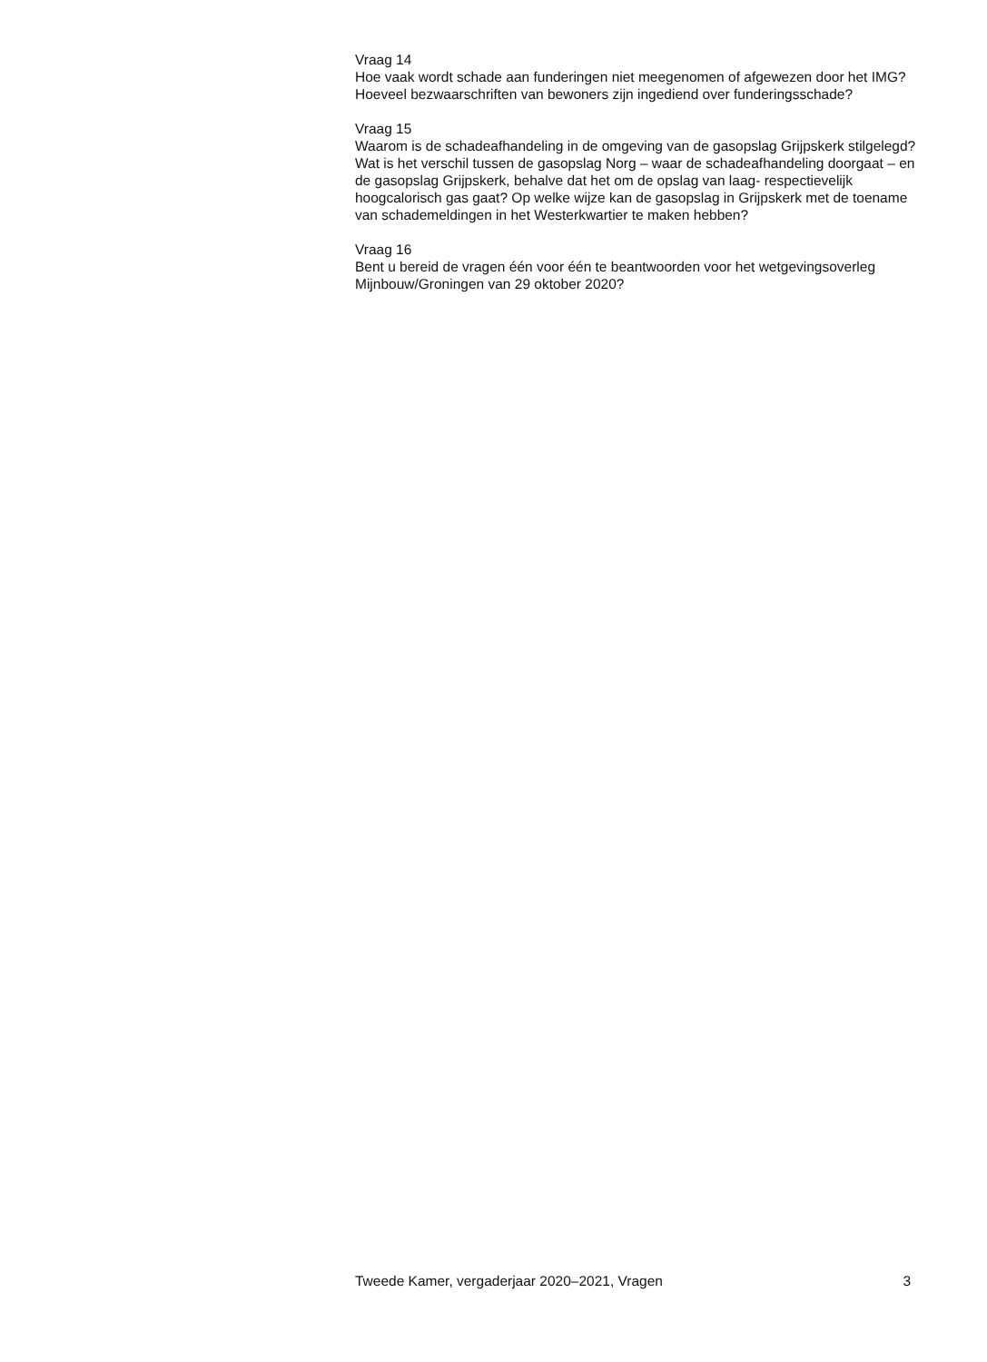Vraag 14
Hoe vaak wordt schade aan funderingen niet meegenomen of afgewezen door het IMG? Hoeveel bezwaarschriften van bewoners zijn ingediend over funderingsschade?
Vraag 15
Waarom is de schadeafhandeling in de omgeving van de gasopslag Grijpskerk stilgelegd? Wat is het verschil tussen de gasopslag Norg – waar de schadeafhandeling doorgaat – en de gasopslag Grijpskerk, behalve dat het om de opslag van laag- respectievelijk hoogcalorisch gas gaat? Op welke wijze kan de gasopslag in Grijpskerk met de toename van schademeldingen in het Westerkwartier te maken hebben?
Vraag 16
Bent u bereid de vragen één voor één te beantwoorden voor het wetgevingsoverleg Mijnbouw/Groningen van 29 oktober 2020?
Tweede Kamer, vergaderjaar 2020–2021, Vragen 3